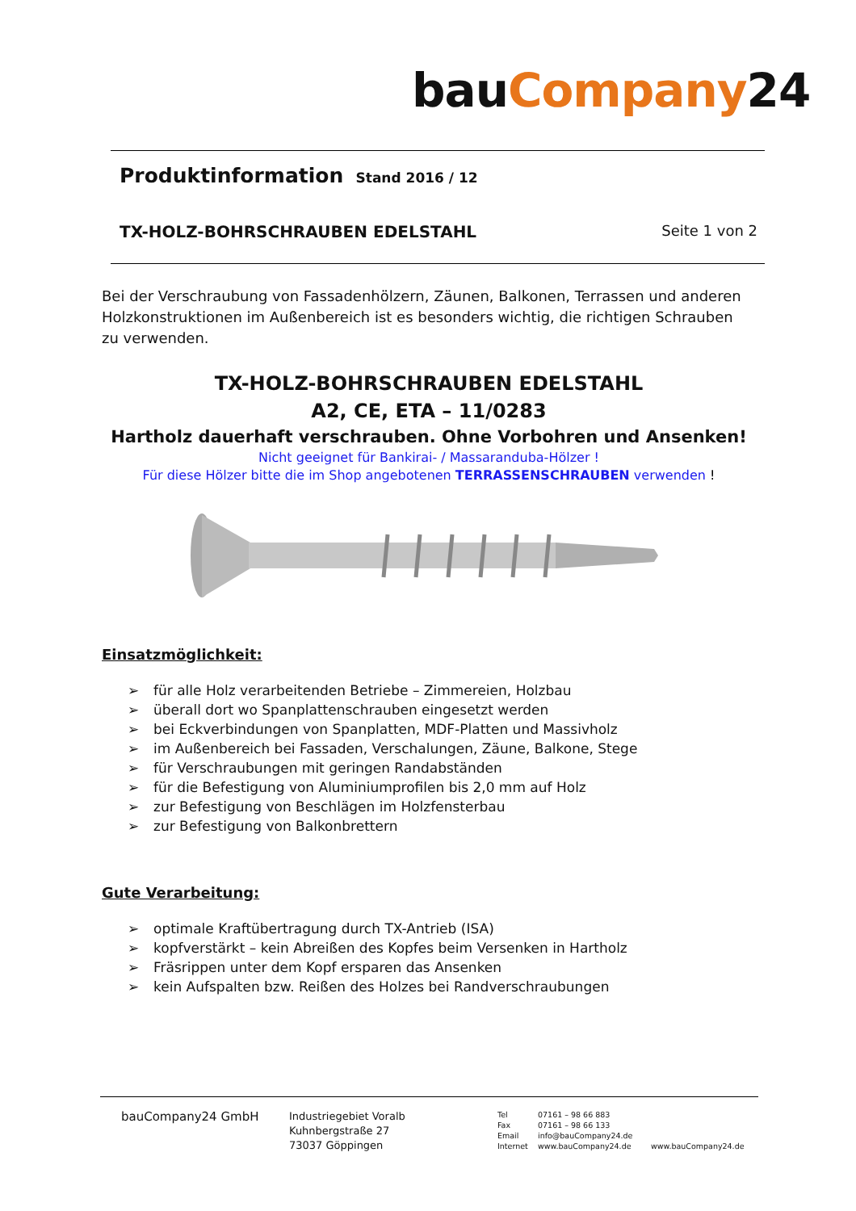bauCompany24
Produktinformation Stand 2016 / 12
TX-HOLZ-BOHRSCHRAUBEN EDELSTAHL Seite 1 von 2
Bei der Verschraubung von Fassadenhölzern, Zäunen, Balkonen, Terrassen und anderen Holzkonstruktionen im Außenbereich ist es besonders wichtig, die richtigen Schrauben zu verwenden.
TX-HOLZ-BOHRSCHRAUBEN EDELSTAHL
A2, CE, ETA – 11/0283
Hartholz dauerhaft verschrauben. Ohne Vorbohren und Ansenken!
Nicht geeignet für Bankirai- / Massaranduba-Hölzer !
Für diese Hölzer bitte die im Shop angebotenen TERRASSENSCHRAUBEN verwenden !
Einsatzmöglichkeit:
➢ für alle Holz verarbeitenden Betriebe – Zimmereien, Holzbau
➢ überall dort wo Spanplattenschrauben eingesetzt werden
➢ bei Eckverbindungen von Spanplatten, MDF-Platten und Massivholz
➢ im Außenbereich bei Fassaden, Verschalungen, Zäune, Balkone, Stege
➢ für Verschraubungen mit geringen Randabständen
➢ für die Befestigung von Aluminiumprofilen bis 2,0 mm auf Holz
➢ zur Befestigung von Beschlägen im Holzfensterbau
➢ zur Befestigung von Balkonbrettern
Gute Verarbeitung:
➢ optimale Kraftübertragung durch TX-Antrieb (ISA)
➢ kopfverstärkt – kein Abreißen des Kopfes beim Versenken in Hartholz
➢ Fräsrippen unter dem Kopf ersparen das Ansenken
➢ kein Aufspalten bzw. Reißen des Holzes bei Randverschraubungen
bauCompany24 GmbH
Industriegebiet Voralb
Kuhnbergstraße 27
73037 Göppingen
Tel
Fax
Email
Internet
07161 – 98 66 883
07161 – 98 66 133
info@bauCompany24.de
www.bauCompany24.de
www.bauCompany24.de